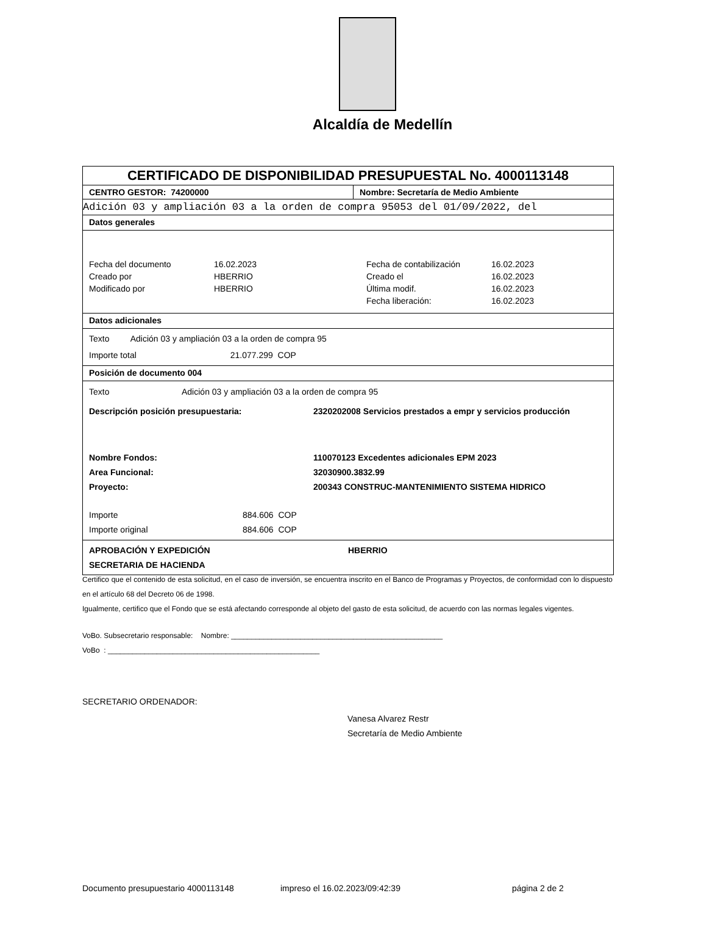Alcaldía de Medellín
CERTIFICADO DE DISPONIBILIDAD PRESUPUESTAL No. 4000113148
CENTRO GESTOR: 74200000 Nombre: Secretaría de Medio Ambiente
Adición 03 y ampliación 03 a la orden de compra 95053 del 01/09/2022, del
Datos generales
| Fecha del documento | 16.02.2023 | Fecha de contabilización | 16.02.2023 |
| Creado por | HBERRIO | Creado el | 16.02.2023 |
| Modificado por | HBERRIO | Última modif. | 16.02.2023 |
| | | Fecha liberación: | 16.02.2023 |
Datos adicionales
Texto Adición 03 y ampliación 03 a la orden de compra 95
Importe total 21.077.299 COP
Posición de documento 004
| Texto | Adición 03 y ampliación 03 a la orden de compra 95 | |
| Descripción posición presupuestaria: | | 2320202008 Servicios prestados a empr y servicios producción |
| Nombre Fondos: Area Funcional: Proyecto: | | 110070123 Excedentes adicionales EPM 2023 32030900.3832.99 200343 CONSTRUC-MANTENIMIENTO SISTEMA HIDRICO |
| Importe Importe original | 884.606 COP 884.606 COP | |
APROBACIÓN Y EXPEDICIÓN
SECRETARIA DE HACIENDA
HBERRIO
Certifico que el contenido de esta solicitud, en el caso de inversión, se encuentra inscrito en el Banco de Programas y Proyectos, de conformidad con lo dispuesto en el artículo 68 del Decreto 06 de 1998.
Igualmente, certifico que el Fondo que se está afectando corresponde al objeto del gasto de esta solicitud, de acuerdo con las normas legales vigentes.
VoBo. Subsecretario responsable: Nombre: ____________________________________________________
VoBo : ____________________________________________________
SECRETARIO ORDENADOR:
Vanesa Alvarez Restr
Secretaría de Medio Ambiente
Documento presupuestario 4000113148 impreso el 16.02.2023/09:42:39 página 2 de 2